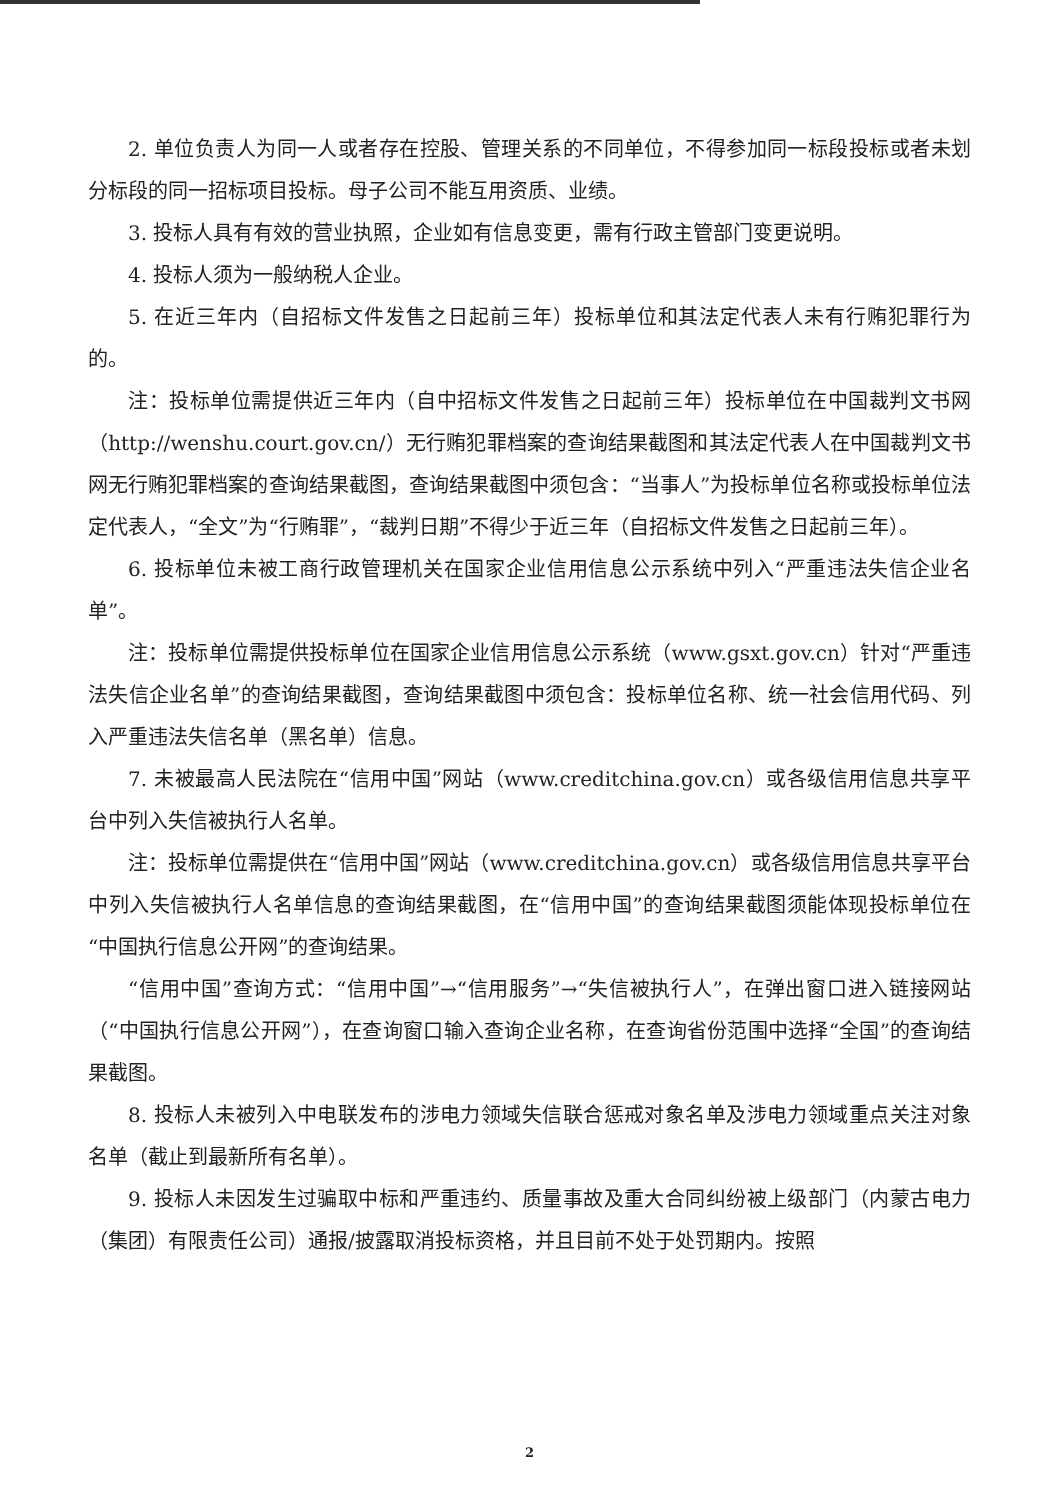2. 单位负责人为同一人或者存在控股、管理关系的不同单位，不得参加同一标段投标或者未划分标段的同一招标项目投标。母子公司不能互用资质、业绩。
3. 投标人具有有效的营业执照，企业如有信息变更，需有行政主管部门变更说明。
4. 投标人须为一般纳税人企业。
5. 在近三年内（自招标文件发售之日起前三年）投标单位和其法定代表人未有行贿犯罪行为的。
注：投标单位需提供近三年内（自中招标文件发售之日起前三年）投标单位在中国裁判文书网（http://wenshu.court.gov.cn/）无行贿犯罪档案的查询结果截图和其法定代表人在中国裁判文书网无行贿犯罪档案的查询结果截图，查询结果截图中须包含：“当事人”为投标单位名称或投标单位法定代表人，“全文”为“行贿罪”，“裁判日期”不得少于近三年（自招标文件发售之日起前三年）。
6. 投标单位未被工商行政管理机关在国家企业信用信息公示系统中列入“严重违法失信企业名单”。
注：投标单位需提供投标单位在国家企业信用信息公示系统（www.gsxt.gov.cn）针对“严重违法失信企业名单”的查询结果截图，查询结果截图中须包含：投标单位名称、统一社会信用代码、列入严重违法失信名单（黑名单）信息。
7. 未被最高人民法院在“信用中国”网站（www.creditchina.gov.cn）或各级信用信息共享平台中列入失信被执行人名单。
注：投标单位需提供在“信用中国”网站（www.creditchina.gov.cn）或各级信用信息共享平台中列入失信被执行人名单信息的查询结果截图，在“信用中国”的查询结果截图须能体现投标单位在“中国执行信息公开网”的查询结果。
“信用中国”查询方式：“信用中国”→“信用服务”→“失信被执行人”，在弹出窗口进入链接网站（“中国执行信息公开网”），在查询窗口输入查询企业名称，在查询省份范围中选择“全国”的查询结果截图。
8. 投标人未被列入中电联发布的涉电力领域失信联合惩戒对象名单及涉电力领域重点关注对象名单（截止到最新所有名单）。
9. 投标人未因发生过骗取中标和严重违约、质量事故及重大合同纠纷被上级部门（内蒙古电力（集团）有限责任公司）通报/披露取消投标资格，并且目前不处于处罚期内。按照
2